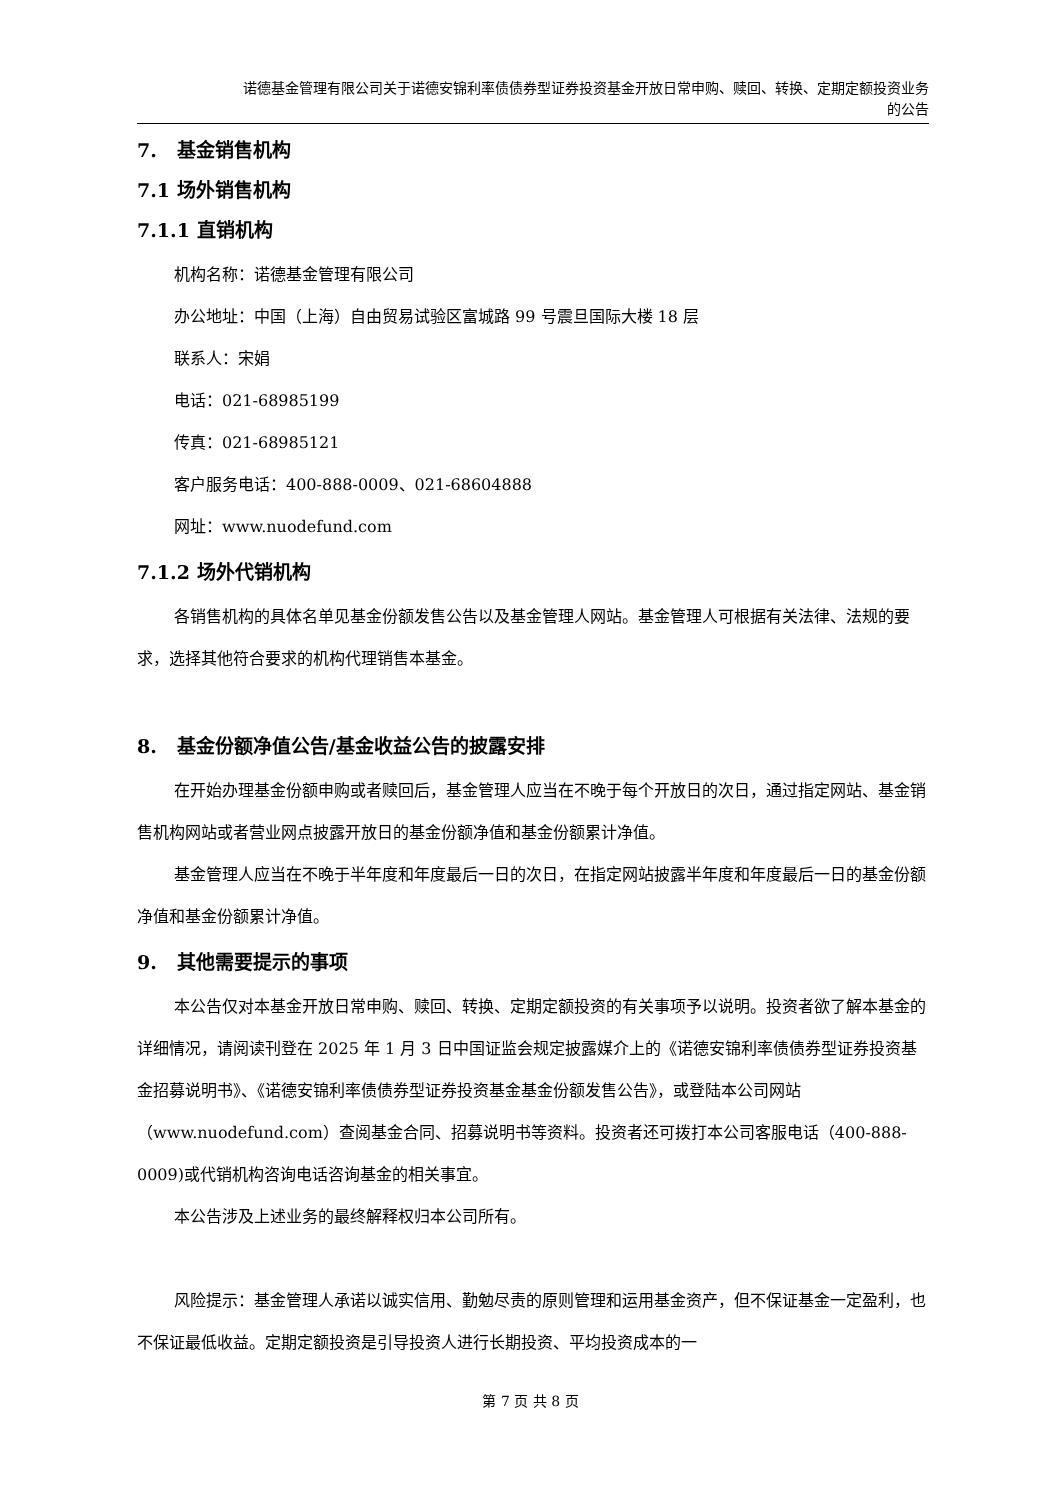诺德基金管理有限公司关于诺德安锦利率债债券型证券投资基金开放日常申购、赎回、转换、定期定额投资业务
的公告
7. 基金销售机构
7.1 场外销售机构
7.1.1 直销机构
机构名称：诺德基金管理有限公司
办公地址：中国（上海）自由贸易试验区富城路 99 号震旦国际大楼 18 层
联系人：宋娟
电话：021-68985199
传真：021-68985121
客户服务电话：400-888-0009、021-68604888
网址：www.nuodefund.com
7.1.2 场外代销机构
各销售机构的具体名单见基金份额发售公告以及基金管理人网站。基金管理人可根据有关法律、法规的要求，选择其他符合要求的机构代理销售本基金。
8. 基金份额净值公告/基金收益公告的披露安排
在开始办理基金份额申购或者赎回后，基金管理人应当在不晚于每个开放日的次日，通过指定网站、基金销售机构网站或者营业网点披露开放日的基金份额净值和基金份额累计净值。
基金管理人应当在不晚于半年度和年度最后一日的次日，在指定网站披露半年度和年度最后一日的基金份额净值和基金份额累计净值。
9. 其他需要提示的事项
本公告仅对本基金开放日常申购、赎回、转换、定期定额投资的有关事项予以说明。投资者欲了解本基金的详细情况，请阅读刊登在 2025 年 1 月 3 日中国证监会规定披露媒介上的《诺德安锦利率债债券型证券投资基金招募说明书》、《诺德安锦利率债债券型证券投资基金基金份额发售公告》，或登陆本公司网站（www.nuodefund.com）查阅基金合同、招募说明书等资料。投资者还可拨打本公司客服电话（400-888-0009)或代销机构咨询电话咨询基金的相关事宜。
本公告涉及上述业务的最终解释权归本公司所有。
风险提示：基金管理人承诺以诚实信用、勤勉尽责的原则管理和运用基金资产，但不保证基金一定盈利，也不保证最低收益。定期定额投资是引导投资人进行长期投资、平均投资成本的一
第 7 页 共 8 页